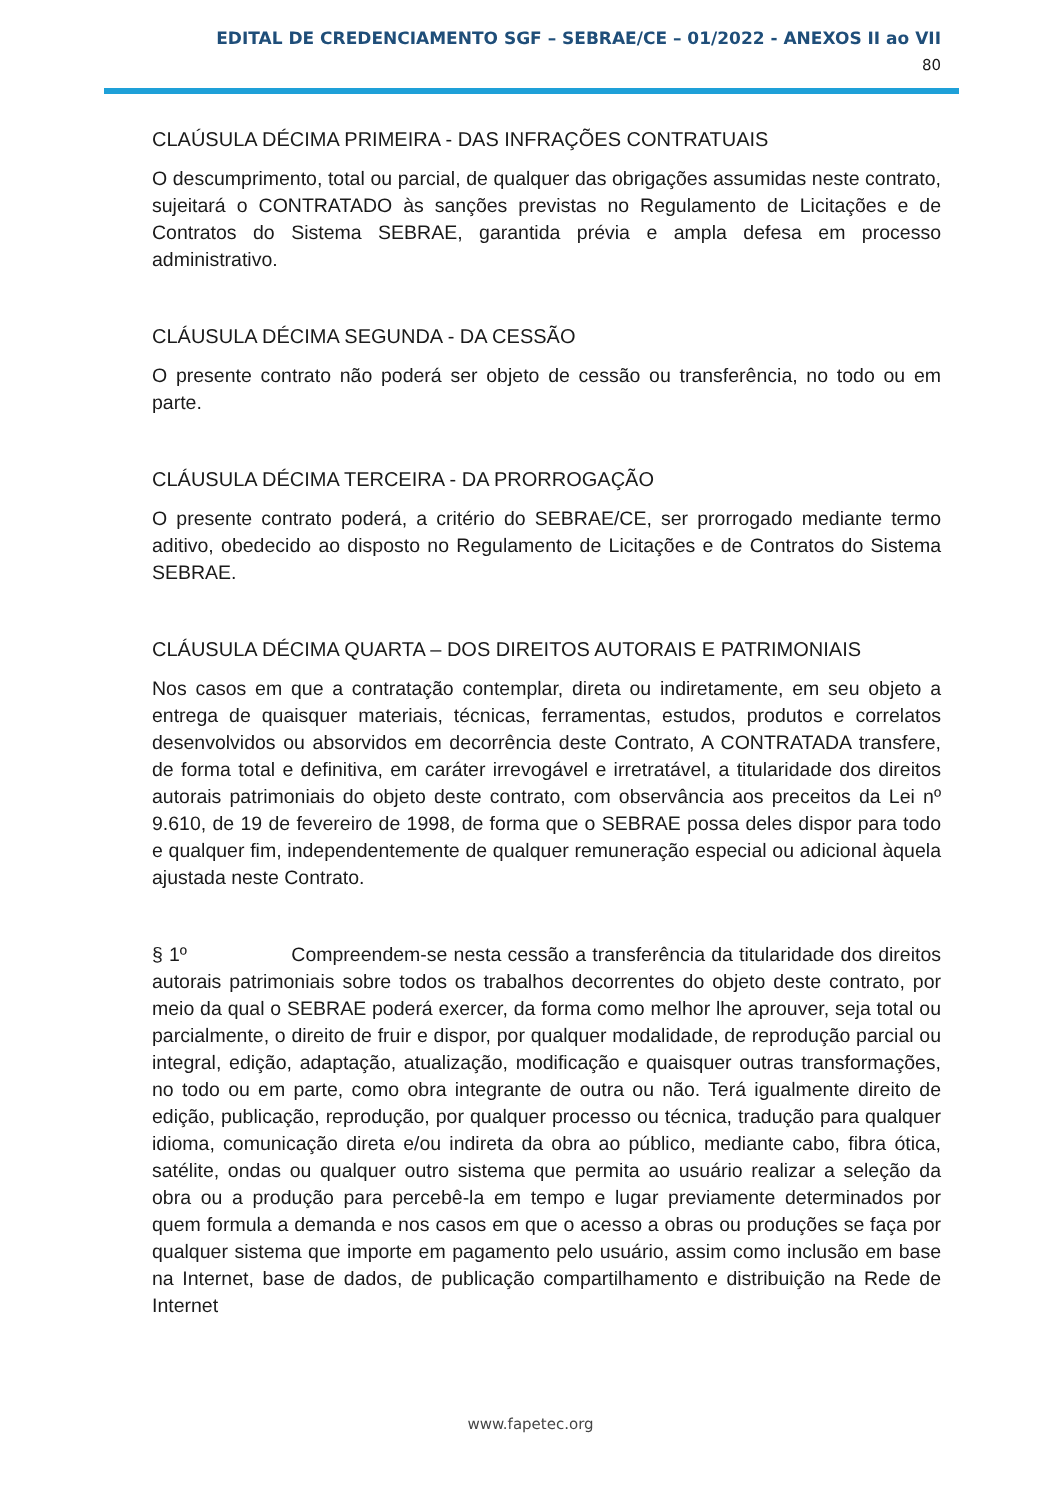EDITAL DE CREDENCIAMENTO SGF – SEBRAE/CE – 01/2022 - ANEXOS II ao VII
80
CLAÚSULA DÉCIMA PRIMEIRA - DAS INFRAÇÕES CONTRATUAIS
O descumprimento, total ou parcial, de qualquer das obrigações assumidas neste contrato, sujeitará o CONTRATADO às sanções previstas no Regulamento de Licitações e de Contratos do Sistema SEBRAE, garantida prévia e ampla defesa em processo administrativo.
CLÁUSULA DÉCIMA SEGUNDA - DA CESSÃO
O presente contrato não poderá ser objeto de cessão ou transferência, no todo ou em parte.
CLÁUSULA DÉCIMA TERCEIRA - DA PRORROGAÇÃO
O presente contrato poderá, a critério do SEBRAE/CE, ser prorrogado mediante termo aditivo, obedecido ao disposto no Regulamento de Licitações e de Contratos do Sistema SEBRAE.
CLÁUSULA DÉCIMA QUARTA – DOS DIREITOS AUTORAIS E PATRIMONIAIS
Nos casos em que a contratação contemplar, direta ou indiretamente, em seu objeto a entrega de quaisquer materiais, técnicas, ferramentas, estudos, produtos e correlatos desenvolvidos ou absorvidos em decorrência deste Contrato, A CONTRATADA transfere, de forma total e definitiva, em caráter irrevogável e irretratável, a titularidade dos direitos autorais patrimoniais do objeto deste contrato, com observância aos preceitos da Lei nº 9.610, de 19 de fevereiro de 1998, de forma que o SEBRAE possa deles dispor para todo e qualquer fim, independentemente de qualquer remuneração especial ou adicional àquela ajustada neste Contrato.
§ 1º Compreendem-se nesta cessão a transferência da titularidade dos direitos autorais patrimoniais sobre todos os trabalhos decorrentes do objeto deste contrato, por meio da qual o SEBRAE poderá exercer, da forma como melhor lhe aprouver, seja total ou parcialmente, o direito de fruir e dispor, por qualquer modalidade, de reprodução parcial ou integral, edição, adaptação, atualização, modificação e quaisquer outras transformações, no todo ou em parte, como obra integrante de outra ou não. Terá igualmente direito de edição, publicação, reprodução, por qualquer processo ou técnica, tradução para qualquer idioma, comunicação direta e/ou indireta da obra ao público, mediante cabo, fibra ótica, satélite, ondas ou qualquer outro sistema que permita ao usuário realizar a seleção da obra ou a produção para percebê-la em tempo e lugar previamente determinados por quem formula a demanda e nos casos em que o acesso a obras ou produções se faça por qualquer sistema que importe em pagamento pelo usuário, assim como inclusão em base na Internet, base de dados, de publicação compartilhamento e distribuição na Rede de Internet
www.fapetec.org